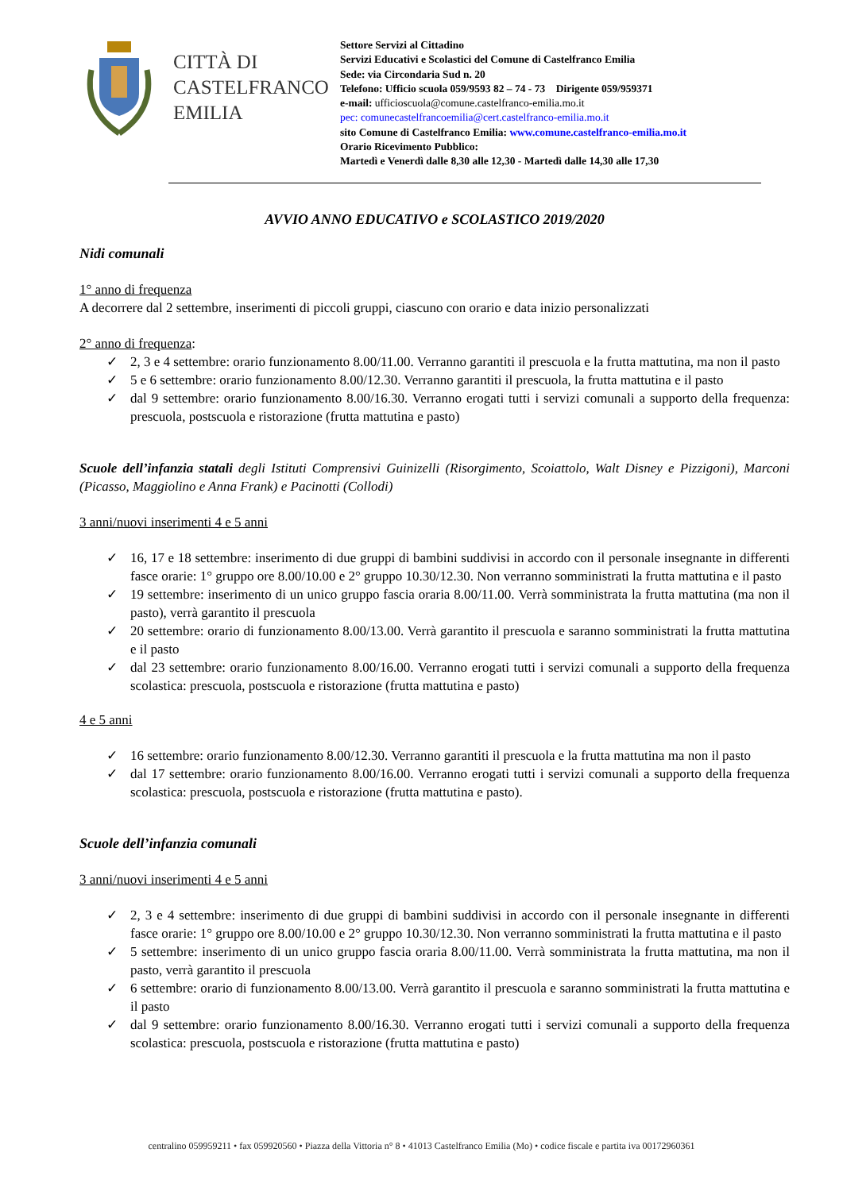CITTÀ DI
CASTELFRANCO
EMILIA
Settore Servizi al Cittadino
Servizi Educativi e Scolastici del Comune di Castelfranco Emilia
Sede: via Circondaria Sud n. 20
Telefono: Ufficio scuola 059/9593 82 – 74 - 73 Dirigente 059/959371
e-mail: ufficioscuola@comune.castelfranco-emilia.mo.it
pec: comunecastelfrancoemilia@cert.castelfranco-emilia.mo.it
sito Comune di Castelfranco Emilia: www.comune.castelfranco-emilia.mo.it
Orario Ricevimento Pubblico:
Martedì e Venerdì dalle 8,30 alle 12,30 - Martedì dalle 14,30 alle 17,30
AVVIO ANNO EDUCATIVO e SCOLASTICO 2019/2020
Nidi comunali
1° anno di frequenza
A decorrere dal 2 settembre, inserimenti di piccoli gruppi, ciascuno con orario e data inizio personalizzati
2° anno di frequenza:
✓ 2, 3 e 4 settembre: orario funzionamento 8.00/11.00. Verranno garantiti il prescuola e la frutta mattutina, ma non il pasto
✓ 5 e 6 settembre: orario funzionamento 8.00/12.30. Verranno garantiti il prescuola, la frutta mattutina e il pasto
✓ dal 9 settembre: orario funzionamento 8.00/16.30. Verranno erogati tutti i servizi comunali a supporto della frequenza: prescuola, postscuola e ristorazione (frutta mattutina e pasto)
Scuole dell’infanzia statali degli Istituti Comprensivi Guinizelli (Risorgimento, Scoiattolo, Walt Disney e Pizzigoni), Marconi (Picasso, Maggiolino e Anna Frank) e Pacinotti (Collodi)
3 anni/nuovi inserimenti 4 e 5 anni
✓ 16, 17 e 18 settembre: inserimento di due gruppi di bambini suddivisi in accordo con il personale insegnante in differenti fasce orarie: 1° gruppo ore 8.00/10.00 e 2° gruppo 10.30/12.30. Non verranno somministrati la frutta mattutina e il pasto
✓ 19 settembre: inserimento di un unico gruppo fascia oraria 8.00/11.00. Verrà somministrata la frutta mattutina (ma non il pasto), verrà garantito il prescuola
✓ 20 settembre: orario di funzionamento 8.00/13.00. Verrà garantito il prescuola e saranno somministrati la frutta mattutina e il pasto
✓ dal 23 settembre: orario funzionamento 8.00/16.00. Verranno erogati tutti i servizi comunali a supporto della frequenza scolastica: prescuola, postscuola e ristorazione (frutta mattutina e pasto)
4 e 5 anni
✓ 16 settembre: orario funzionamento 8.00/12.30. Verranno garantiti il prescuola e la frutta mattutina ma non il pasto
✓ dal 17 settembre: orario funzionamento 8.00/16.00. Verranno erogati tutti i servizi comunali a supporto della frequenza scolastica: prescuola, postscuola e ristorazione (frutta mattutina e pasto).
Scuole dell’infanzia comunali
3 anni/nuovi inserimenti 4 e 5 anni
✓ 2, 3 e 4 settembre: inserimento di due gruppi di bambini suddivisi in accordo con il personale insegnante in differenti fasce orarie: 1° gruppo ore 8.00/10.00 e 2° gruppo 10.30/12.30. Non verranno somministrati la frutta mattutina e il pasto
✓ 5 settembre: inserimento di un unico gruppo fascia oraria 8.00/11.00. Verrà somministrata la frutta mattutina, ma non il pasto, verrà garantito il prescuola
✓ 6 settembre: orario di funzionamento 8.00/13.00. Verrà garantito il prescuola e saranno somministrati la frutta mattutina e il pasto
✓ dal 9 settembre: orario funzionamento 8.00/16.30. Verranno erogati tutti i servizi comunali a supporto della frequenza scolastica: prescuola, postscuola e ristorazione (frutta mattutina e pasto)
centralino 059959211 • fax 059920560 • Piazza della Vittoria n° 8 • 41013 Castelfranco Emilia (Mo) • codice fiscale e partita iva 00172960361